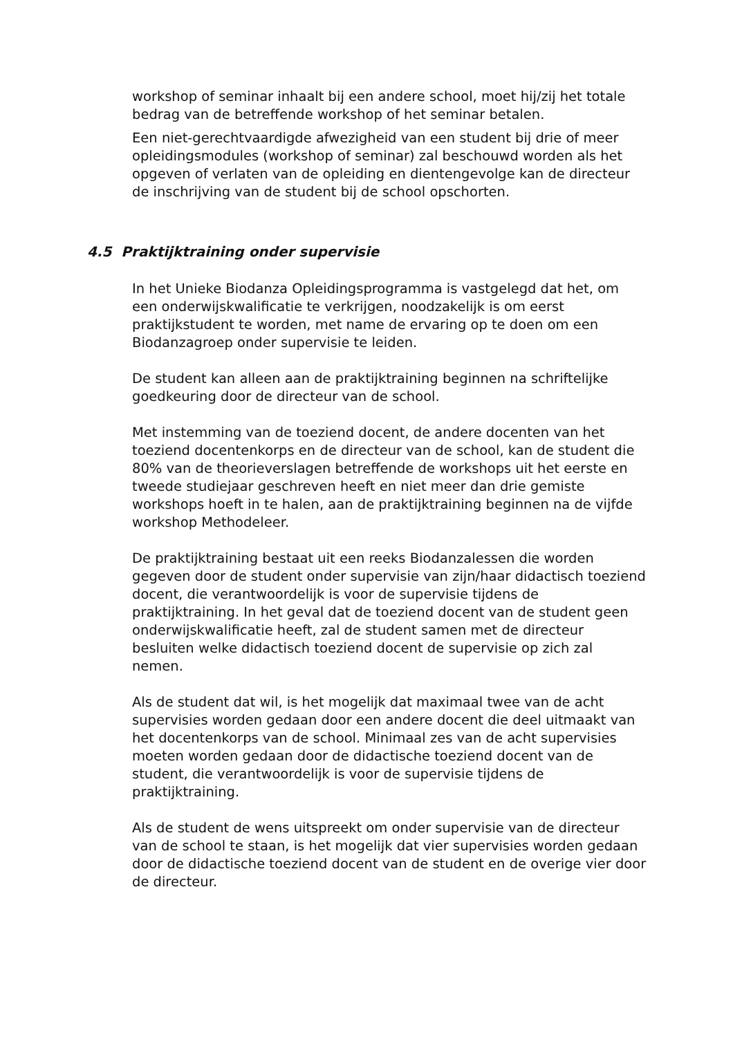workshop of seminar inhaalt bij een andere school, moet hij/zij het totale bedrag van de betreffende workshop of het seminar betalen.
Een niet-gerechtvaardigde afwezigheid van een student bij drie of meer opleidingsmodules (workshop of seminar) zal beschouwd worden als het opgeven of verlaten van de opleiding en dientengevolge kan de directeur de inschrijving van de student bij de school opschorten.
4.5 Praktijktraining onder supervisie
In het Unieke Biodanza Opleidingsprogramma is vastgelegd dat het, om een onderwijskwalificatie te verkrijgen, noodzakelijk is om eerst praktijkstudent te worden, met name de ervaring op te doen om een Biodanzagroep onder supervisie te leiden.
De student kan alleen aan de praktijktraining beginnen na schriftelijke goedkeuring door de directeur van de school.
Met instemming van de toeziend docent, de andere docenten van het toeziend docentenkorps en de directeur van de school, kan de student die 80% van de theorieverslagen betreffende de workshops uit het eerste en tweede studiejaar geschreven heeft en niet meer dan drie gemiste workshops hoeft in te halen, aan de praktijktraining beginnen na de vijfde workshop Methodeleer.
De praktijktraining bestaat uit een reeks Biodanzalessen die worden gegeven door de student onder supervisie van zijn/haar didactisch toeziend docent, die verantwoordelijk is voor de supervisie tijdens de praktijktraining. In het geval dat de toeziend docent van de student geen onderwijskwalificatie heeft, zal de student samen met de directeur besluiten welke didactisch toeziend docent de supervisie op zich zal nemen.
Als de student dat wil, is het mogelijk dat maximaal twee van de acht supervisies worden gedaan door een andere docent die deel uitmaakt van het docentenkorps van de school. Minimaal zes van de acht supervisies moeten worden gedaan door de didactische toeziend docent van de student, die verantwoordelijk is voor de supervisie tijdens de praktijktraining.
Als de student de wens uitspreekt om onder supervisie van de directeur van de school te staan, is het mogelijk dat vier supervisies worden gedaan door de didactische toeziend docent van de student en de overige vier door de directeur.